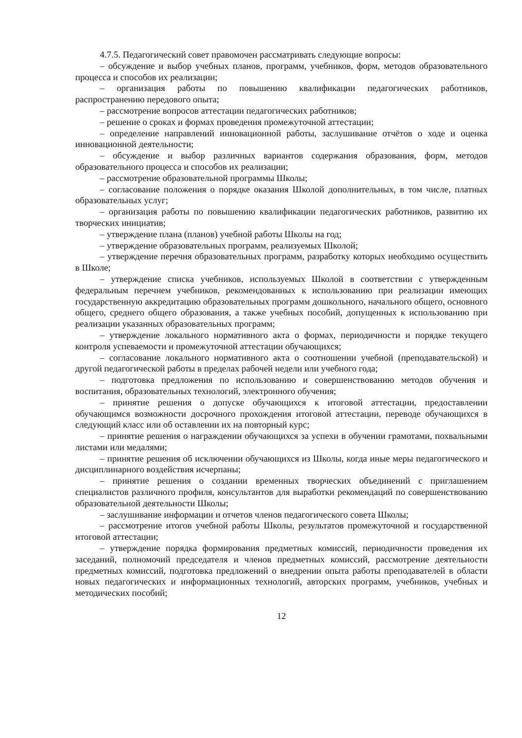4.7.5. Педагогический совет правомочен рассматривать следующие вопросы:
– обсуждение и выбор учебных планов, программ, учебников, форм, методов образовательного процесса и способов их реализации;
– организация работы по повышению квалификации педагогических работников, распространению передового опыта;
– рассмотрение вопросов аттестации педагогических работников;
– решение о сроках и формах проведения промежуточной аттестации;
– определение направлений инновационной работы, заслушивание отчётов о ходе и оценка инновационной деятельности;
– обсуждение и выбор различных вариантов содержания образования, форм, методов образовательного процесса и способов их реализации;
– рассмотрение образовательной программы Школы;
– согласование положения о порядке оказания Школой дополнительных, в том числе, платных образовательных услуг;
– организация работы по повышению квалификации педагогических работников, развитию их творческих инициатив;
– утверждение плана (планов) учебной работы Школы на год;
– утверждение образовательных программ, реализуемых Школой;
– утверждение перечня образовательных программ, разработку которых необходимо осуществить в Школе;
– утверждение списка учебников, используемых Школой в соответствии с утвержденным федеральным перечнем учебников, рекомендованных к использованию при реализации имеющих государственную аккредитацию образовательных программ дошкольного, начального общего, основного общего, среднего общего образования, а также учебных пособий, допущенных к использованию при реализации указанных образовательных программ;
– утверждение локального нормативного акта о формах, периодичности и порядке текущего контроля успеваемости и промежуточной аттестации обучающихся;
– согласование локального нормативного акта о соотношении учебной (преподавательской) и другой педагогической работы в пределах рабочей недели или учебного года;
– подготовка предложения по использованию и совершенствованию методов обучения и воспитания, образовательных технологий, электронного обучения;
– принятие решения о допуске обучающихся к итоговой аттестации, предоставлении обучающимся возможности досрочного прохождения итоговой аттестации, переводе обучающихся в следующий класс или об оставлении их на повторный курс;
– принятие решения о награждении обучающихся за успехи в обучении грамотами, похвальными листами или медалями;
– принятие решения об исключении обучающихся из Школы, когда иные меры педагогического и дисциплинарного воздействия исчерпаны;
– принятие решения о создании временных творческих объединений с приглашением специалистов различного профиля, консультантов для выработки рекомендаций по совершенствованию образовательной деятельности Школы;
– заслушивание информации и отчетов членов педагогического совета Школы;
– рассмотрение итогов учебной работы Школы, результатов промежуточной и государственной итоговой аттестации;
– утверждение порядка формирования предметных комиссий, периодичности проведения их заседаний, полномочий председателя и членов предметных комиссий, рассмотрение деятельности предметных комиссий, подготовка предложений о внедрении опыта работы преподавателей в области новых педагогических и информационных технологий, авторских программ, учебников, учебных и методических пособий;
12